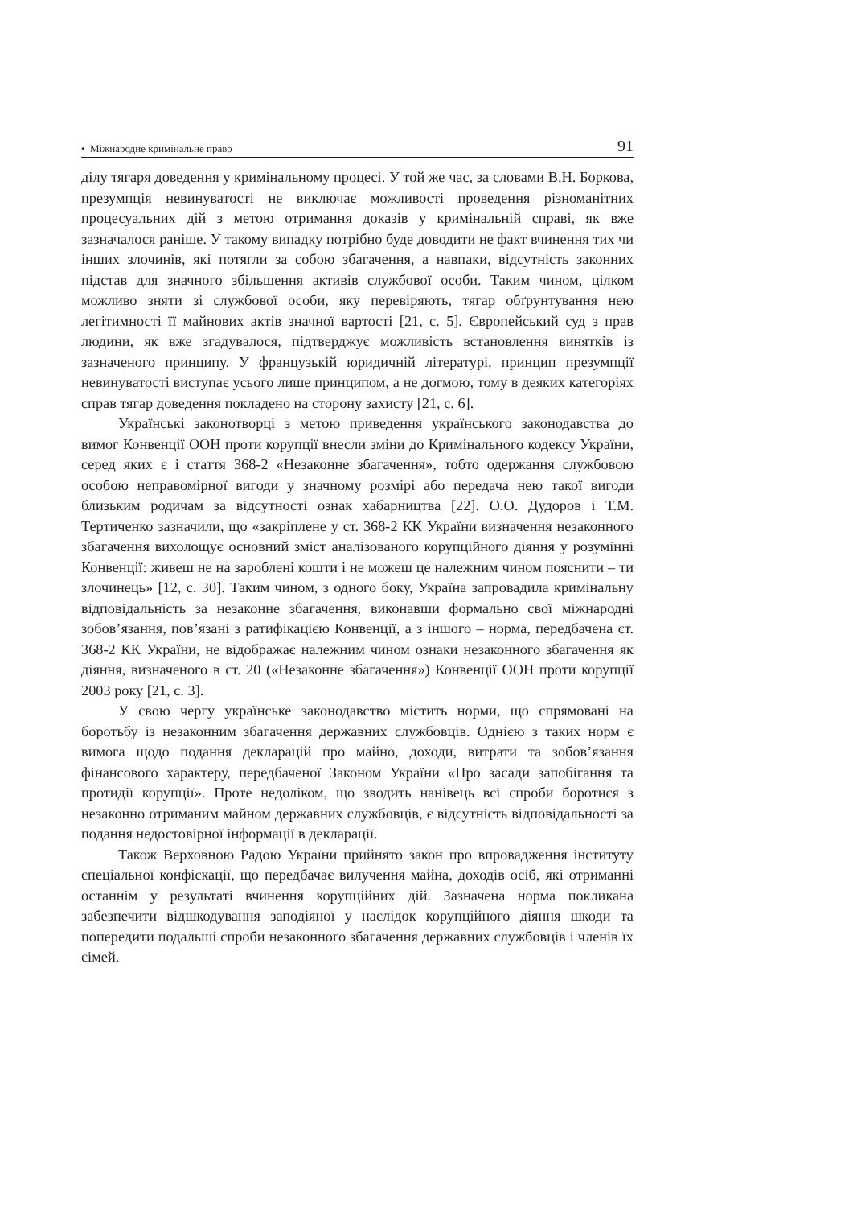• Міжнародне кримінальне право 91
ділу тягаря доведення у кримінальному процесі. У той же час, за словами В.Н. Боркова, презумпція невинуватості не виключає можливості проведення різноманітних процесуальних дій з метою отримання доказів у кримінальній справі, як вже зазначалося раніше. У такому випадку потрібно буде доводити не факт вчинення тих чи інших злочинів, які потягли за собою збагачення, а навпаки, відсутність законних підстав для значного збільшення активів службової особи. Таким чином, цілком можливо зняти зі службової особи, яку перевіряють, тягар обґрунтування нею легітимності її майнових актів значної вартості [21, с. 5]. Європейський суд з прав людини, як вже згадувалося, підтверджує можливість встановлення винятків із зазначеного принципу. У французькій юридичній літературі, принцип презумпції невинуватості виступає усього лише принципом, а не догмою, тому в деяких категоріях справ тягар доведення покладено на сторону захисту [21, с. 6].
Українські законотворці з метою приведення українського законодавства до вимог Конвенції ООН проти корупції внесли зміни до Кримінального кодексу України, серед яких є і стаття 368-2 «Незаконне збагачення», тобто одержання службовою особою неправомірної вигоди у значному розмірі або передача нею такої вигоди близьким родичам за відсутності ознак хабарництва [22]. О.О. Дудоров і Т.М. Тертиченко зазначили, що «закріплене у ст. 368-2 КК України визначення незаконного збагачення вихолощує основний зміст аналізованого корупційного діяння у розумінні Конвенції: живеш не на зароблені кошти і не можеш це належним чином пояснити – ти злочинець» [12, с. 30]. Таким чином, з одного боку, Україна запровадила кримінальну відповідальність за незаконне збагачення, виконавши формально свої міжнародні зобов’язання, пов’язані з ратифікацією Конвенції, а з іншого – норма, передбачена ст. 368-2 КК України, не відображає належним чином ознаки незаконного збагачення як діяння, визначеного в ст. 20 («Незаконне збагачення») Конвенції ООН проти корупції 2003 року [21, с. 3].
У свою чергу українське законодавство містить норми, що спрямовані на боротьбу із незаконним збагачення державних службовців. Однією з таких норм є вимога щодо подання декларацій про майно, доходи, витрати та зобов’язання фінансового характеру, передбаченої Законом України «Про засади запобігання та протидії корупції». Проте недоліком, що зводить нанівець всі спроби боротися з незаконно отриманим майном державних службовців, є відсутність відповідальності за подання недостовірної інформації в декларації.
Також Верховною Радою України прийнято закон про впровадження інституту спеціальної конфіскації, що передбачає вилучення майна, доходів осіб, які отриманні останнім у результаті вчинення корупційних дій. Зазначена норма покликана забезпечити відшкодування заподіяної у наслідок корупційного діяння шкоди та попередити подальші спроби незаконного збагачення державних службовців і членів їх сімей.